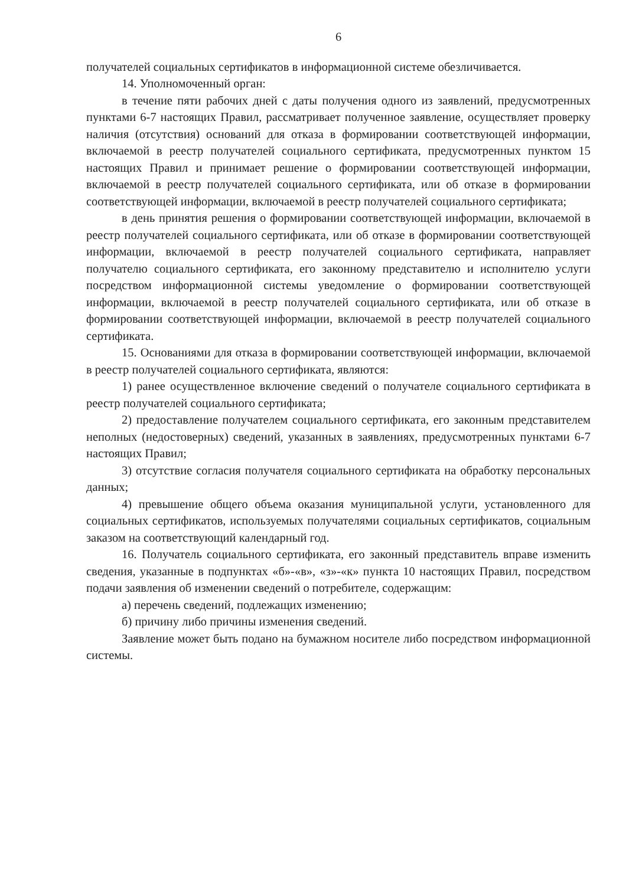6
получателей социальных сертификатов в информационной системе обезличивается.
14. Уполномоченный орган:
в течение пяти рабочих дней с даты получения одного из заявлений, предусмотренных пунктами 6-7 настоящих Правил, рассматривает полученное заявление, осуществляет проверку наличия (отсутствия) оснований для отказа в формировании соответствующей информации, включаемой в реестр получателей социального сертификата, предусмотренных пунктом 15 настоящих Правил и принимает решение о формировании соответствующей информации, включаемой в реестр получателей социального сертификата, или об отказе в формировании соответствующей информации, включаемой в реестр получателей социального сертификата;
в день принятия решения о формировании соответствующей информации, включаемой в реестр получателей социального сертификата, или об отказе в формировании соответствующей информации, включаемой в реестр получателей социального сертификата, направляет получателю социального сертификата, его законному представителю и исполнителю услуги посредством информационной системы уведомление о формировании соответствующей информации, включаемой в реестр получателей социального сертификата, или об отказе в формировании соответствующей информации, включаемой в реестр получателей социального сертификата.
15. Основаниями для отказа в формировании соответствующей информации, включаемой в реестр получателей социального сертификата, являются:
1) ранее осуществленное включение сведений о получателе социального сертификата в реестр получателей социального сертификата;
2) предоставление получателем социального сертификата, его законным представителем неполных (недостоверных) сведений, указанных в заявлениях, предусмотренных пунктами 6-7 настоящих Правил;
3) отсутствие согласия получателя социального сертификата на обработку персональных данных;
4) превышение общего объема оказания муниципальной услуги, установленного для социальных сертификатов, используемых получателями социальных сертификатов, социальным заказом на соответствующий календарный год.
16. Получатель социального сертификата, его законный представитель вправе изменить сведения, указанные в подпунктах «б»-«в», «з»-«к» пункта 10 настоящих Правил, посредством подачи заявления об изменении сведений о потребителе, содержащим:
а) перечень сведений, подлежащих изменению;
б) причину либо причины изменения сведений.
Заявление может быть подано на бумажном носителе либо посредством информационной системы.